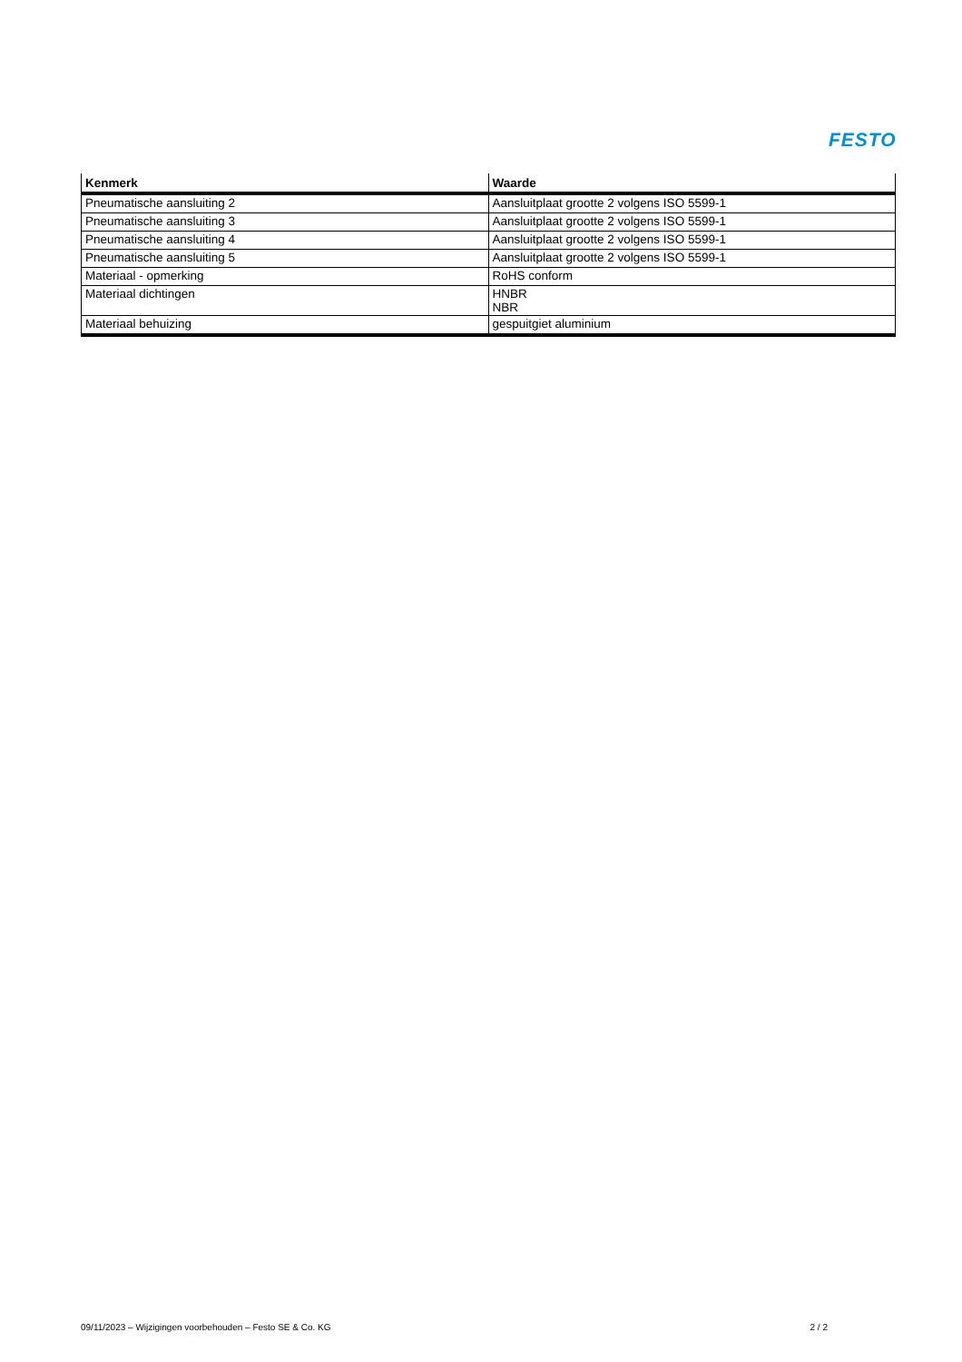FESTO
| Kenmerk | Waarde |
| --- | --- |
| Pneumatische aansluiting 2 | Aansluitplaat grootte 2 volgens ISO 5599-1 |
| Pneumatische aansluiting 3 | Aansluitplaat grootte 2 volgens ISO 5599-1 |
| Pneumatische aansluiting 4 | Aansluitplaat grootte 2 volgens ISO 5599-1 |
| Pneumatische aansluiting 5 | Aansluitplaat grootte 2 volgens ISO 5599-1 |
| Materiaal - opmerking | RoHS conform |
| Materiaal dichtingen | HNBR NBR |
| Materiaal behuizing | gespuitgiet aluminium |
09/11/2023 – Wijzigingen voorbehouden – Festo SE & Co. KG 2 / 2